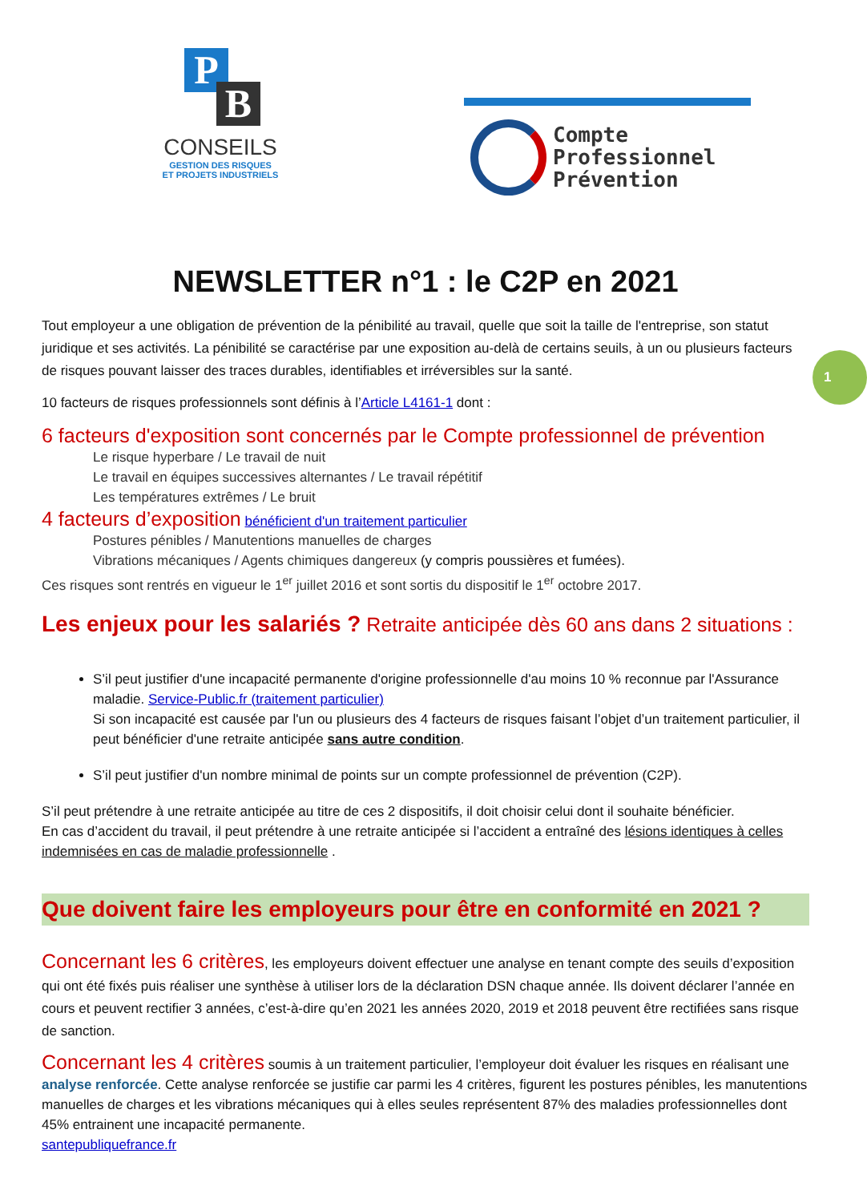P
B
CONSEILS
GESTION DES RISQUES
ET PROJETS INDUSTRIELS
Compte
Professionnel
Prévention
NEWSLETTER n°1 : le C2P en 2021
Tout employeur a une obligation de prévention de la pénibilité au travail, quelle que soit la taille de l'entreprise, son statut juridique et ses activités. La pénibilité se caractérise par une exposition au-delà de certains seuils, à un ou plusieurs facteurs de risques pouvant laisser des traces durables, identifiables et irréversibles sur la santé.
10 facteurs de risques professionnels sont définis à l’Article L4161-1 dont :
6 facteurs d'exposition sont concernés par le Compte professionnel de prévention
Le risque hyperbare / Le travail de nuit
Le travail en équipes successives alternantes / Le travail répétitif
Les températures extrêmes / Le bruit
4 facteurs d’exposition bénéficient d'un traitement particulier
Postures pénibles / Manutentions manuelles de charges
Vibrations mécaniques / Agents chimiques dangereux (y compris poussières et fumées).
Ces risques sont rentrés en vigueur le 1<sup>er</sup> juillet 2016 et sont sortis du dispositif le 1<sup>er</sup> octobre 2017.
Les enjeux pour les salariés ? Retraite anticipée dès 60 ans dans 2 situations :
S’il peut justifier d'une incapacité permanente d'origine professionnelle d'au moins 10 % reconnue par l'Assurance maladie. Service-Public.fr (traitement particulier)
Si son incapacité est causée par l'un ou plusieurs des 4 facteurs de risques faisant l’objet d’un traitement particulier, il peut bénéficier d'une retraite anticipée sans autre condition.
S’il peut justifier d'un nombre minimal de points sur un compte professionnel de prévention (C2P).
S’il peut prétendre à une retraite anticipée au titre de ces 2 dispositifs, il doit choisir celui dont il souhaite bénéficier.
En cas d’accident du travail, il peut prétendre à une retraite anticipée si l’accident a entraîné des lésions identiques à celles indemnisées en cas de maladie professionnelle .
Que doivent faire les employeurs pour être en conformité en 2021 ?
Concernant les 6 critères, les employeurs doivent effectuer une analyse en tenant compte des seuils d’exposition qui ont été fixés puis réaliser une synthèse à utiliser lors de la déclaration DSN chaque année. Ils doivent déclarer l’année en cours et peuvent rectifier 3 années, c’est-à-dire qu’en 2021 les années 2020, 2019 et 2018 peuvent être rectifiées sans risque de sanction.
Concernant les 4 critères soumis à un traitement particulier, l’employeur doit évaluer les risques en réalisant une analyse renforcée. Cette analyse renforcée se justifie car parmi les 4 critères, figurent les postures pénibles, les manutentions manuelles de charges et les vibrations mécaniques qui à elles seules représentent 87% des maladies professionnelles dont 45% entrainent une incapacité permanente.
santepubliquefrance.fr
1